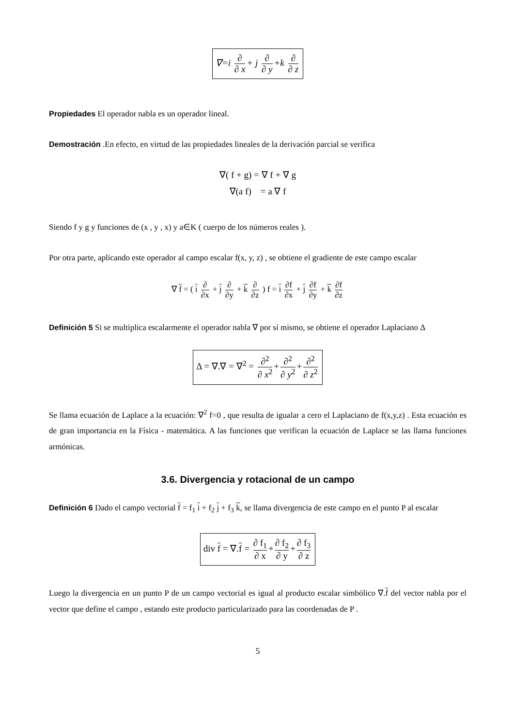∇=i ∂ ∂ x + j ∂ ∂ y +k ∂ ∂ z
Propiedades El operador nabla es un operador lineal.
Demostración .En efecto, en virtud de las propiedades lineales de la derivación parcial se verifica
∇( f + g) = ∇ f + ∇ g
∇(a f) = a ∇ f
Siendo f y g y funciones de (x , y , x) y a∈K ( cuerpo de los números reales ).
Por otra parte, aplicando este operador al campo escalar f(x, y, z) , se obtiene el gradiente de este campo escalar
∇ f = ( i ∂ ∂x + j ∂ ∂y + k ∂ ∂z ) f = i ∂f ∂x + j ∂f ∂y + k ∂f ∂z
Definición 5 Si se multiplica escalarmente el operador nabla ∇ por sí mismo, se obtiene el operador Laplaciano Δ
Δ = ∇.∇ = ∇<sup>2</sup> = ∂<sup>2</sup> ∂ x<sup>2</sup> + ∂<sup>2</sup> ∂ y<sup>2</sup> + ∂<sup>2</sup> ∂ z<sup>2</sup>
Se llama ecuación de Laplace a la ecuación: ∇<sup>2</sup> f=0 , que resulta de igualar a cero el Laplaciano de f(x,y,z) . Esta ecuación es de gran importancia en la Física - matemática. A las funciones que verifican la ecuación de Laplace se las llama funciones armónicas.
3.6. Divergencia y rotacional de un campo
Definición 6 Dado el campo vectorial f = f<sub>1</sub> i + f<sub>2</sub> j + f<sub>3</sub> k, se llama divergencia de este campo en el punto P al escalar
div f = ∇.f = ∂ f<sub>1</sub> ∂ x + ∂ f<sub>2</sub> ∂ y + ∂ f<sub>3</sub> ∂ z
Luego la divergencia en un punto P de un campo vectorial es igual al producto escalar simbólico ∇.f del vector nabla por el vector que define el campo , estando este producto particularizado para las coordenadas de P .
5